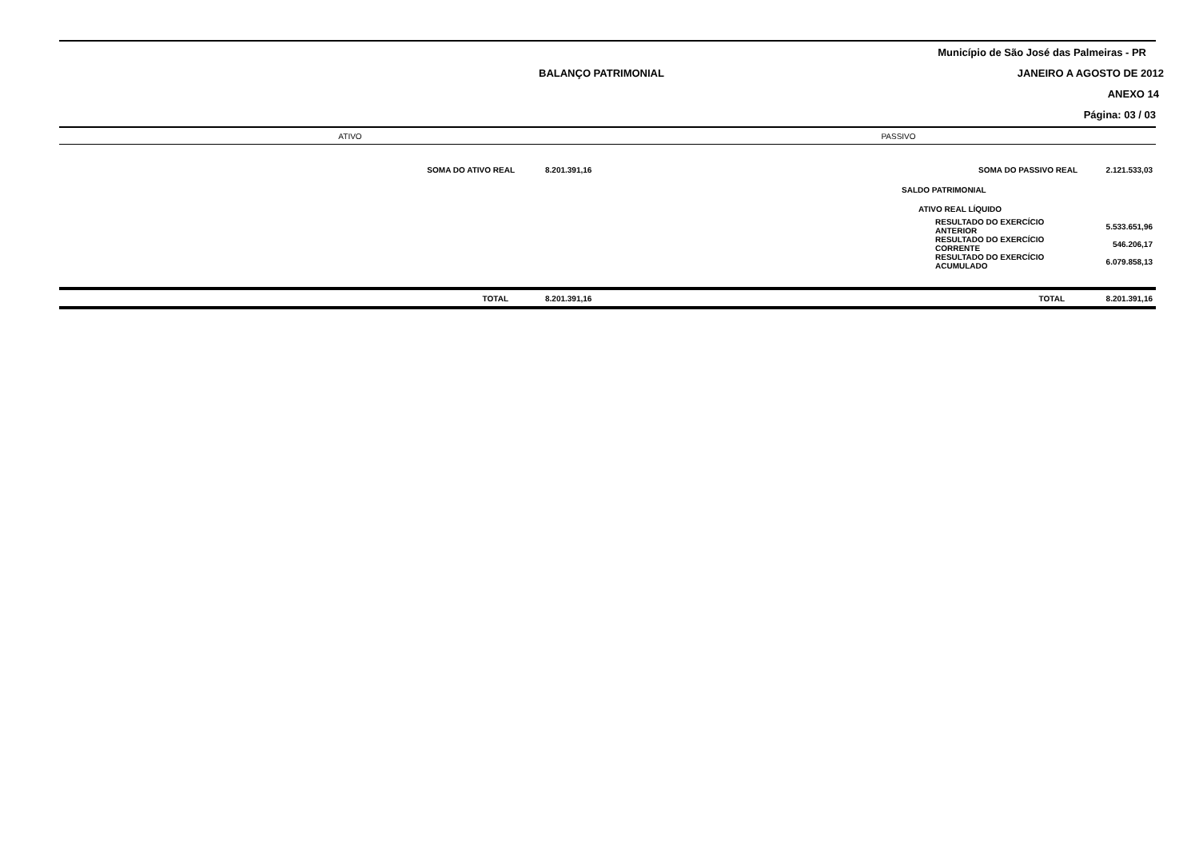Município de São José das Palmeiras - PR
BALANÇO PATRIMONIAL JANEIRO A AGOSTO DE 2012
ANEXO 14
Página: 03 / 03
| ATIVO | | | PASSIVO | |
| --- | --- | --- | --- | --- |
| SOMA DO ATIVO REAL | 8.201.391,16 | | SOMA DO PASSIVO REAL | 2.121.533,03 |
| | | | SALDO PATRIMONIAL | |
| | | | ATIVO REAL LÍQUIDO | |
| | | | RESULTADO DO EXERCÍCIO ANTERIOR | 5.533.651,96 |
| | | | RESULTADO DO EXERCÍCIO CORRENTE | 546.206,17 |
| | | | RESULTADO DO EXERCÍCIO ACUMULADO | 6.079.858,13 |
| TOTAL | 8.201.391,16 | | TOTAL | 8.201.391,16 |